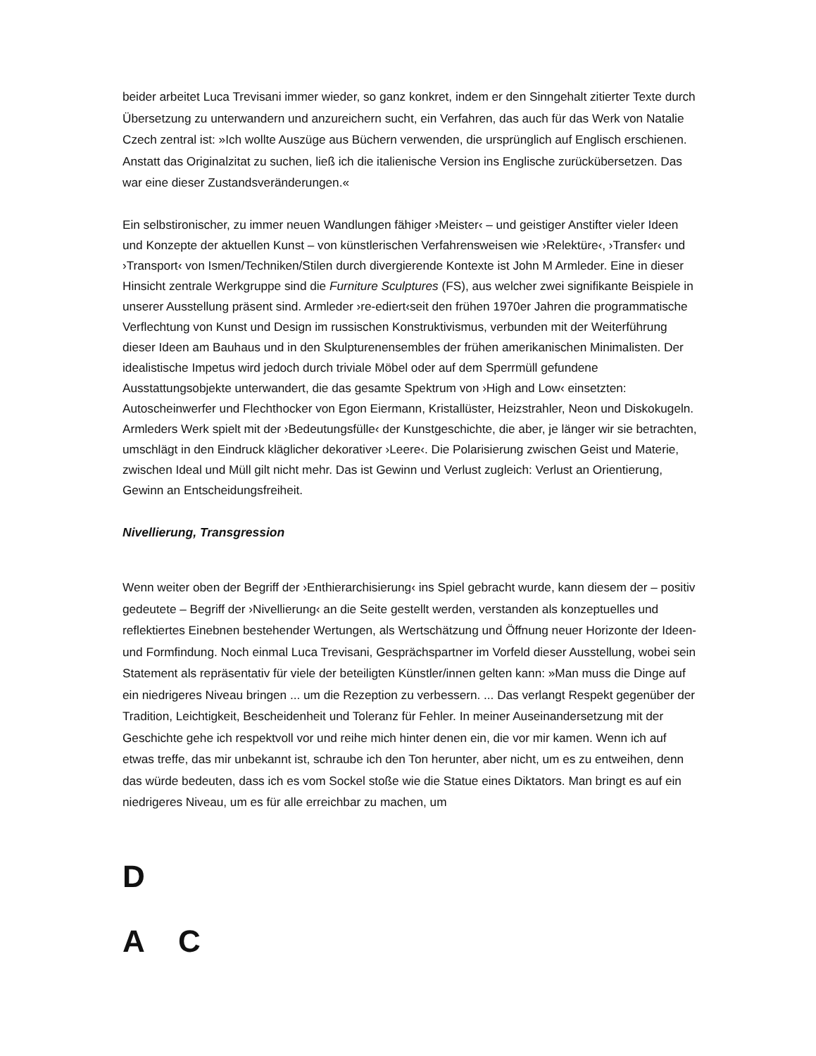beider arbeitet Luca Trevisani immer wieder, so ganz konkret, indem er den Sinngehalt zitierter Texte durch Übersetzung zu unterwandern und anzureichern sucht, ein Verfahren, das auch für das Werk von Natalie Czech zentral ist: »Ich wollte Auszüge aus Büchern verwenden, die ursprünglich auf Englisch erschienen. Anstatt das Originalzitat zu suchen, ließ ich die italienische Version ins Englische zurückübersetzen. Das war eine dieser Zustandsveränderungen.«
Ein selbstironischer, zu immer neuen Wandlungen fähiger ›Meister‹ – und geistiger Anstifter vieler Ideen und Konzepte der aktuellen Kunst – von künstlerischen Verfahrensweisen wie ›Relektüre‹, ›Transfer‹ und ›Transport‹ von Ismen/Techniken/Stilen durch divergierende Kontexte ist John M Armleder. Eine in dieser Hinsicht zentrale Werkgruppe sind die Furniture Sculptures (FS), aus welcher zwei signifikante Beispiele in unserer Ausstellung präsent sind. Armleder ›re-ediert‹seit den frühen 1970er Jahren die programmatische Verflechtung von Kunst und Design im russischen Konstruktivismus, verbunden mit der Weiterführung dieser Ideen am Bauhaus und in den Skulpturenensembles der frühen amerikanischen Minimalisten. Der idealistische Impetus wird jedoch durch triviale Möbel oder auf dem Sperrmüll gefundene Ausstattungsobjekte unterwandert, die das gesamte Spektrum von ›High and Low‹ einsetzten: Autoscheinwerfer und Flechthocker von Egon Eiermann, Kristallüster, Heizstrahler, Neon und Diskokugeln. Armleders Werk spielt mit der ›Bedeutungsfülle‹ der Kunstgeschichte, die aber, je länger wir sie betrachten, umschlägt in den Eindruck kläglicher dekorativer ›Leere‹. Die Polarisierung zwischen Geist und Materie, zwischen Ideal und Müll gilt nicht mehr. Das ist Gewinn und Verlust zugleich: Verlust an Orientierung, Gewinn an Entscheidungsfreiheit.
Nivellierung, Transgression
Wenn weiter oben der Begriff der ›Enthierarchisierung‹ ins Spiel gebracht wurde, kann diesem der – positiv gedeutete – Begriff der ›Nivellierung‹ an die Seite gestellt werden, verstanden als konzeptuelles und reflektiertes Einebnen bestehender Wertungen, als Wertschätzung und Öffnung neuer Horizonte der Ideen- und Formfindung. Noch einmal Luca Trevisani, Gesprächspartner im Vorfeld dieser Ausstellung, wobei sein Statement als repräsentativ für viele der beteiligten Künstler/innen gelten kann: »Man muss die Dinge auf ein niedrigeres Niveau bringen ... um die Rezeption zu verbessern. ... Das verlangt Respekt gegenüber der Tradition, Leichtigkeit, Bescheidenheit und Toleranz für Fehler. In meiner Auseinandersetzung mit der Geschichte gehe ich respektvoll vor und reihe mich hinter denen ein, die vor mir kamen. Wenn ich auf etwas treffe, das mir unbekannt ist, schraube ich den Ton herunter, aber nicht, um es zu entweihen, denn das würde bedeuten, dass ich es vom Sockel stoße wie die Statue eines Diktators. Man bringt es auf ein niedrigeres Niveau, um es für alle erreichbar zu machen, um
D
A C